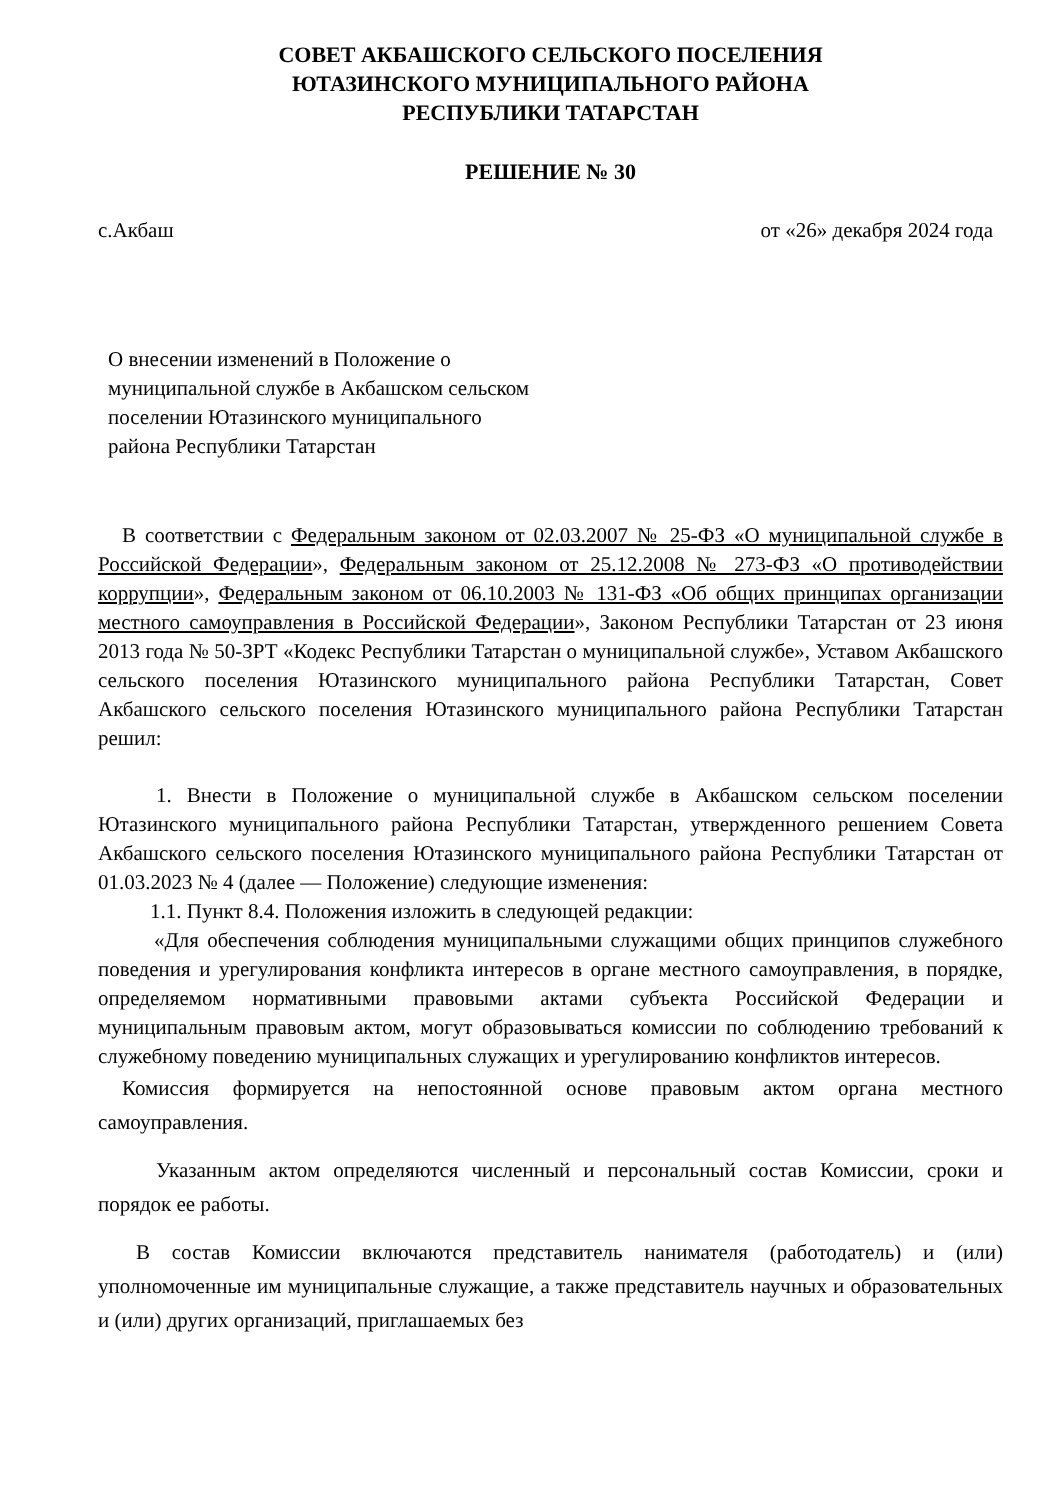СОВЕТ АКБАШСКОГО СЕЛЬСКОГО ПОСЕЛЕНИЯ
ЮТАЗИНСКОГО МУНИЦИПАЛЬНОГО РАЙОНА
РЕСПУБЛИКИ ТАТАРСТАН
РЕШЕНИЕ № 30
с.Акбаш от «26» декабря 2024 года
О внесении изменений в Положение о муниципальной службе в Акбашском сельском поселении Ютазинского муниципального района Республики Татарстан
В соответствии с Федеральным законом от 02.03.2007 № 25-ФЗ «О муниципальной службе в Российской Федерации», Федеральным законом от 25.12.2008 № 273-ФЗ «О противодействии коррупции», Федеральным законом от 06.10.2003 № 131-ФЗ «Об общих принципах организации местного самоуправления в Российской Федерации», Законом Республики Татарстан от 23 июня 2013 года № 50-ЗРТ «Кодекс Республики Татарстан о муниципальной службе», Уставом Акбашского сельского поселения Ютазинского муниципального района Республики Татарстан, Совет Акбашского сельского поселения Ютазинского муниципального района Республики Татарстан решил:
1. Внести в Положение о муниципальной службе в Акбашском сельском поселении Ютазинского муниципального района Республики Татарстан, утвержденного решением Совета Акбашского сельского поселения Ютазинского муниципального района Республики Татарстан от 01.03.2023 № 4 (далее — Положение) следующие изменения:
1.1. Пункт 8.4. Положения изложить в следующей редакции:
«Для обеспечения соблюдения муниципальными служащими общих принципов служебного поведения и урегулирования конфликта интересов в органе местного самоуправления, в порядке, определяемом нормативными правовыми актами субъекта Российской Федерации и муниципальным правовым актом, могут образовываться комиссии по соблюдению требований к служебному поведению муниципальных служащих и урегулированию конфликтов интересов.
Комиссия формируется на непостоянной основе правовым актом органа местного самоуправления.
Указанным актом определяются численный и персональный состав Комиссии, сроки и порядок ее работы.
В состав Комиссии включаются представитель нанимателя (работодатель) и (или) уполномоченные им муниципальные служащие, а также представитель научных и образовательных и (или) других организаций, приглашаемых без